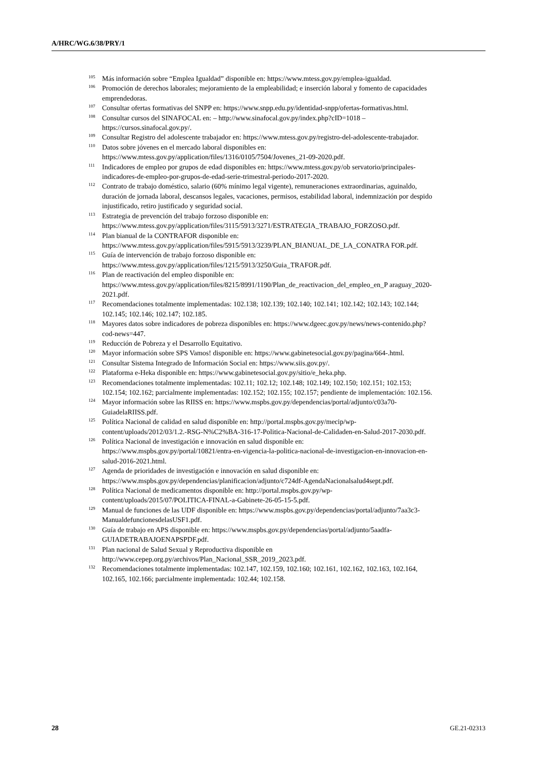A/HRC/WG.6/38/PRY/1
<sup>105</sup> Más información sobre “Emplea Igualdad” disponible en: https://www.mtess.gov.py/emplea-igualdad.
<sup>106</sup> Promoción de derechos laborales; mejoramiento de la empleabilidad; e inserción laboral y fomento de capacidades emprendedoras.
<sup>107</sup> Consultar ofertas formativas del SNPP en: https://www.snpp.edu.py/identidad-snpp/ofertas-formativas.html.
<sup>108</sup> Consultar cursos del SINAFOCAL en: – http://www.sinafocal.gov.py/index.php?cID=1018 – https://cursos.sinafocal.gov.py/.
<sup>109</sup> Consultar Registro del adolescente trabajador en: https://www.mtess.gov.py/registro-del-adolescente-trabajador.
<sup>110</sup> Datos sobre jóvenes en el mercado laboral disponibles en: https://www.mtess.gov.py/application/files/1316/0105/7504/Jovenes_21-09-2020.pdf.
<sup>111</sup> Indicadores de empleo por grupos de edad disponibles en: https://www.mtess.gov.py/ob servatorio/principales-indicadores-de-empleo-por-grupos-de-edad-serie-trimestral-periodo-2017-2020.
<sup>112</sup> Contrato de trabajo doméstico, salario (60% mínimo legal vigente), remuneraciones extraordinarias, aguinaldo, duración de jornada laboral, descansos legales, vacaciones, permisos, estabilidad laboral, indemnización por despido injustificado, retiro justificado y seguridad social.
<sup>113</sup> Estrategia de prevención del trabajo forzoso disponible en: https://www.mtess.gov.py/application/files/3115/5913/3271/ESTRATEGIA_TRABAJO_FORZOSO.pdf.
<sup>114</sup> Plan bianual de la CONTRAFOR disponible en: https://www.mtess.gov.py/application/files/5915/5913/3239/PLAN_BIANUAL_DE_LA_CONATRA FOR.pdf.
<sup>115</sup> Guía de intervención de trabajo forzoso disponible en: https://www.mtess.gov.py/application/files/1215/5913/3250/Guia_TRAFOR.pdf.
<sup>116</sup> Plan de reactivación del empleo disponible en: https://www.mtess.gov.py/application/files/8215/8991/1190/Plan_de_reactivacion_del_empleo_en_P araguay_2020-2021.pdf.
<sup>117</sup> Recomendaciones totalmente implementadas: 102.138; 102.139; 102.140; 102.141; 102.142; 102.143; 102.144; 102.145; 102.146; 102.147; 102.185.
<sup>118</sup> Mayores datos sobre indicadores de pobreza disponibles en: https://www.dgeec.gov.py/news/news-contenido.php?cod-news=447.
<sup>119</sup> Reducción de Pobreza y el Desarrollo Equitativo.
<sup>120</sup> Mayor información sobre SPS Vamos! disponible en: https://www.gabinetesocial.gov.py/pagina/664-.html.
<sup>121</sup> Consultar Sistema Integrado de Información Social en: https://www.siis.gov.py/.
<sup>122</sup> Plataforma e-Heka disponible en: https://www.gabinetesocial.gov.py/sitio/e_heka.php.
<sup>123</sup> Recomendaciones totalmente implementadas: 102.11; 102.12; 102.148; 102.149; 102.150; 102.151; 102.153; 102.154; 102.162; parcialmente implementadas: 102.152; 102.155; 102.157; pendiente de implementación: 102.156.
<sup>124</sup> Mayor información sobre las RIISS en: https://www.mspbs.gov.py/dependencias/portal/adjunto/c03a70-GuiadelaRIISS.pdf.
<sup>125</sup> Política Nacional de calidad en salud disponible en: http://portal.mspbs.gov.py/mecip/wp-content/uploads/2012/03/1.2.-RSG-N%C2%BA-316-17-Politica-Nacional-de-Calidaden-en-Salud-2017-2030.pdf.
<sup>126</sup> Política Nacional de investigación e innovación en salud disponible en: https://www.mspbs.gov.py/portal/10821/entra-en-vigencia-la-politica-nacional-de-investigacion-en-innovacion-en-salud-2016-2021.html.
<sup>127</sup> Agenda de prioridades de investigación e innovación en salud disponible en: https://www.mspbs.gov.py/dependencias/planificacion/adjunto/c724df-AgendaNacionalsalud4sept.pdf.
<sup>128</sup> Política Nacional de medicamentos disponible en: http://portal.mspbs.gov.py/wp-content/uploads/2015/07/POLITICA-FINAL-a-Gabinete-26-05-15-5.pdf.
<sup>129</sup> Manual de funciones de las UDF disponible en: https://www.mspbs.gov.py/dependencias/portal/adjunto/7aa3c3-ManualdefuncionesdelasUSF1.pdf.
<sup>130</sup> Guía de trabajo en APS disponible en: https://www.mspbs.gov.py/dependencias/portal/adjunto/5aadfa-GUIADETRABAJOENAPSPDF.pdf.
<sup>131</sup> Plan nacional de Salud Sexual y Reproductiva disponible en http://www.cepep.org.py/archivos/Plan_Nacional_SSR_2019_2023.pdf.
<sup>132</sup> Recomendaciones totalmente implementadas: 102.147, 102.159, 102.160; 102.161, 102.162, 102.163, 102.164, 102.165, 102.166; parcialmente implementada: 102.44; 102.158.
28 GE.21-02313